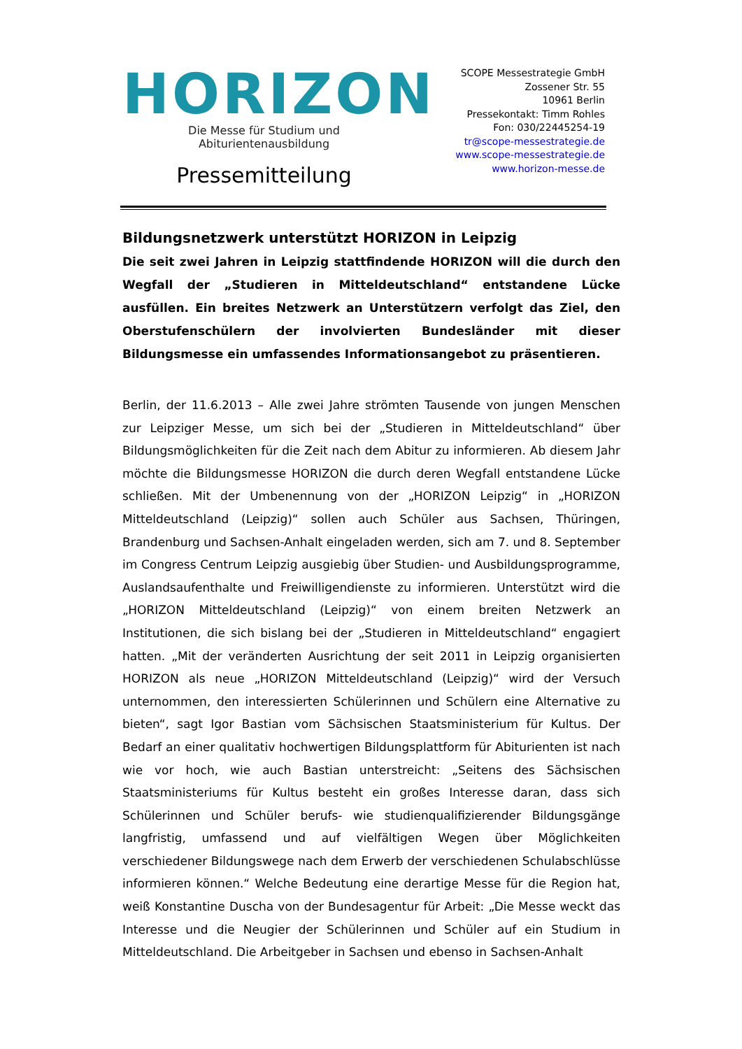HORIZON
Die Messe für Studium und Abiturientenausbildung
Pressemitteilung
SCOPE Messestrategie GmbH
Zossener Str. 55
10961 Berlin
Pressekontakt: Timm Rohles
Fon: 030/22445254-19
tr@scope-messestrategie.de
www.scope-messestrategie.de
www.horizon-messe.de
Bildungsnetzwerk unterstützt HORIZON in Leipzig
Die seit zwei Jahren in Leipzig stattfindende HORIZON will die durch den Wegfall der „Studieren in Mitteldeutschland“ entstandene Lücke ausfüllen. Ein breites Netzwerk an Unterstützern verfolgt das Ziel, den Oberstufenschülern der involvierten Bundesländer mit dieser Bildungsmesse ein umfassendes Informationsangebot zu präsentieren.
Berlin, der 11.6.2013 – Alle zwei Jahre strömten Tausende von jungen Menschen zur Leipziger Messe, um sich bei der „Studieren in Mitteldeutschland“ über Bildungsmöglichkeiten für die Zeit nach dem Abitur zu informieren. Ab diesem Jahr möchte die Bildungsmesse HORIZON die durch deren Wegfall entstandene Lücke schließen. Mit der Umbenennung von der „HORIZON Leipzig“ in „HORIZON Mitteldeutschland (Leipzig)“ sollen auch Schüler aus Sachsen, Thüringen, Brandenburg und Sachsen-Anhalt eingeladen werden, sich am 7. und 8. September im Congress Centrum Leipzig ausgiebig über Studien- und Ausbildungsprogramme, Auslandsaufenthalte und Freiwilligendienste zu informieren. Unterstützt wird die „HORIZON Mitteldeutschland (Leipzig)“ von einem breiten Netzwerk an Institutionen, die sich bislang bei der „Studieren in Mitteldeutschland“ engagiert hatten. „Mit der veränderten Ausrichtung der seit 2011 in Leipzig organisierten HORIZON als neue „HORIZON Mitteldeutschland (Leipzig)“ wird der Versuch unternommen, den interessierten Schülerinnen und Schülern eine Alternative zu bieten“, sagt Igor Bastian vom Sächsischen Staatsministerium für Kultus. Der Bedarf an einer qualitativ hochwertigen Bildungsplattform für Abiturienten ist nach wie vor hoch, wie auch Bastian unterstreicht: „Seitens des Sächsischen Staatsministeriums für Kultus besteht ein großes Interesse daran, dass sich Schülerinnen und Schüler berufs- wie studienqualifizierender Bildungsgänge langfristig, umfassend und auf vielfältigen Wegen über Möglichkeiten verschiedener Bildungswege nach dem Erwerb der verschiedenen Schulabschlüsse informieren können.“ Welche Bedeutung eine derartige Messe für die Region hat, weiß Konstantine Duscha von der Bundesagentur für Arbeit: „Die Messe weckt das Interesse und die Neugier der Schülerinnen und Schüler auf ein Studium in Mitteldeutschland. Die Arbeitgeber in Sachsen und ebenso in Sachsen-Anhalt